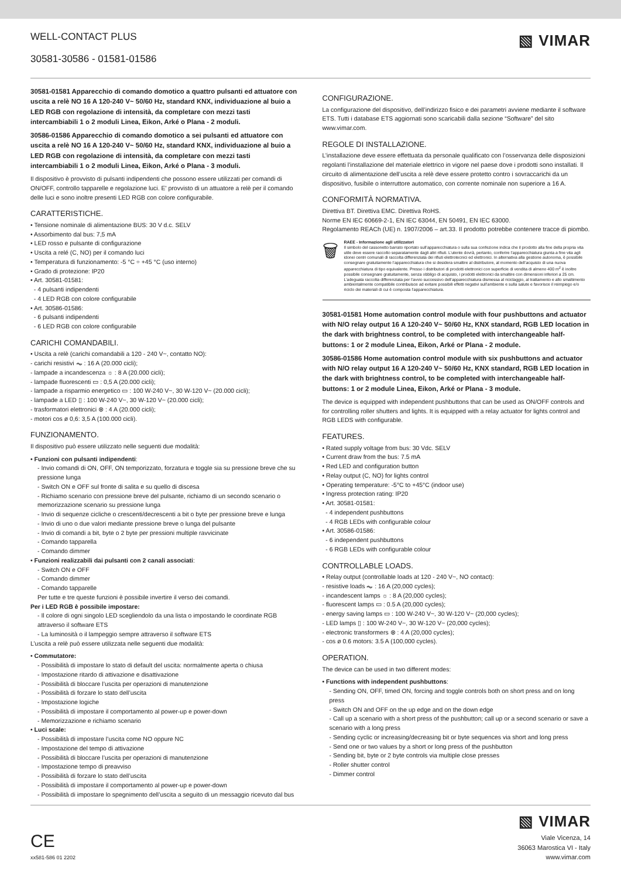WELL-CONTACT PLUS
30581-30586 - 01581-01586
▧ VIMAR
30581-01581 Apparecchio di comando domotico a quattro pulsanti ed attuatore con uscita a relè NO 16 A 120-240 V~ 50/60 Hz, standard KNX, individuazione al buio a LED RGB con regolazione di intensità, da completare con mezzi tasti intercambiabili 1 o 2 moduli Linea, Eikon, Arké o Plana - 2 moduli.
30586-01586 Apparecchio di comando domotico a sei pulsanti ed attuatore con uscita a relè NO 16 A 120-240 V~ 50/60 Hz, standard KNX, individuazione al buio a LED RGB con regolazione di intensità, da completare con mezzi tasti intercambiabili 1 o 2 moduli Linea, Eikon, Arké o Plana - 3 moduli.
Il dispositivo è provvisto di pulsanti indipendenti che possono essere utilizzati per comandi di ON/OFF, controllo tapparelle e regolazione luci. E' provvisto di un attuatore a relè per il comando delle luci e sono inoltre presenti LED RGB con colore configurabile.
CARATTERISTICHE.
• Tensione nominale di alimentazione BUS: 30 V d.c. SELV
• Assorbimento dal bus: 7,5 mA
• LED rosso e pulsante di configurazione
• Uscita a relé (C, NO) per il comando luci
• Temperatura di funzionamento: -5 °C ÷ +45 °C (uso interno)
• Grado di protezione: IP20
• Art. 30581-01581:
- 4 pulsanti indipendenti
- 4 LED RGB con colore configurabile
• Art. 30586-01586:
- 6 pulsanti indipendenti
- 6 LED RGB con colore configurabile
CARICHI COMANDABILI.
• Uscita a relè (carichi comandabili a 120 - 240 V~, contatto NO):
- carichi resistivi ⏦ : 16 A (20.000 cicli);
- lampade a incandescenza ☼ : 8 A (20.000 cicli);
- lampade fluorescenti ▭ : 0,5 A (20.000 cicli);
- lampade a risparmio energetico ▭ : 100 W-240 V~, 30 W-120 V~ (20.000 cicli);
- lampade a LED ▯ : 100 W-240 V~, 30 W-120 V~ (20.000 cicli);
- trasformatori elettronici ⊗ : 4 A (20.000 cicli);
- motori cos ø 0,6: 3,5 A (100.000 cicli).
FUNZIONAMENTO.
Il dispositivo può essere utilizzato nelle seguenti due modalità:
• Funzioni con pulsanti indipendenti:
- Invio comandi di ON, OFF, ON temporizzato, forzatura e toggle sia su pressione breve che su pressione lunga
- Switch ON e OFF sul fronte di salita e su quello di discesa
- Richiamo scenario con pressione breve del pulsante, richiamo di un secondo scenario o memorizzazione scenario su pressione lunga
- Invio di sequenze cicliche o crescenti/decrescenti a bit o byte per pressione breve e lunga
- Invio di uno o due valori mediante pressione breve o lunga del pulsante
- Invio di comandi a bit, byte o 2 byte per pressioni multiple ravvicinate
- Comando tapparella
- Comando dimmer
• Funzioni realizzabili dai pulsanti con 2 canali associati:
- Switch ON e OFF
- Comando dimmer
- Comando tapparelle
Per tutte e tre queste funzioni è possibile invertire il verso dei comandi.
Per i LED RGB è possibile impostare:
- Il colore di ogni singolo LED scegliendolo da una lista o impostando le coordinate RGB attraverso il software ETS
- La luminosità o il lampeggio sempre attraverso il software ETS
L’uscita a relè può essere utilizzata nelle seguenti due modalità:
• Commutatore:
- Possibilità di impostare lo stato di default del uscita: normalmente aperta o chiusa
- Impostazione ritardo di attivazione e disattivazione
- Possibilità di bloccare l’uscita per operazioni di manutenzione
- Possibilità di forzare lo stato dell’uscita
- Impostazione logiche
- Possibilità di impostare il comportamento al power-up e power-down
- Memorizzazione e richiamo scenario
• Luci scale:
- Possibilità di impostare l’uscita come NO oppure NC
- Impostazione del tempo di attivazione
- Possibilità di bloccare l’uscita per operazioni di manutenzione
- Impostazione tempo di preavviso
- Possibilità di forzare lo stato dell’uscita
- Possibilità di impostare il comportamento al power-up e power-down
- Possibilità di impostare lo spegnimento dell’uscita a seguito di un messaggio ricevuto dal bus
CONFIGURAZIONE.
La configurazione del dispositivo, dell’indirizzo fisico e dei parametri avviene mediante il software ETS. Tutti i database ETS aggiornati sono scaricabili dalla sezione “Software” del sito www.vimar.com.
REGOLE DI INSTALLAZIONE.
L’installazione deve essere effettuata da personale qualificato con l’osservanza delle disposizioni regolanti l’installazione del materiale elettrico in vigore nel paese dove i prodotti sono installati. Il circuito di alimentazione dell’uscita a relè deve essere protetto contro i sovraccarichi da un dispositivo, fusibile o interruttore automatico, con corrente nominale non superiore a 16 A.
CONFORMITÀ NORMATIVA.
Direttiva BT. Direttiva EMC. Direttiva RoHS.
Norme EN IEC 60669-2-1, EN IEC 63044, EN 50491, EN IEC 63000.
Regolamento REACh (UE) n. 1907/2006 – art.33. Il prodotto potrebbe contenere tracce di piombo.
🗑
RAEE - Informazione agli utilizzatori
Il simbolo del cassonetto barrato riportato sull’apparecchiatura o sulla sua confezione indica che il prodotto alla fine della propria vita utile deve essere raccolto separatamente dagli altri rifiuti. L’utente dovrà, pertanto, conferire l’apparecchiatura giunta a fine vita agli idonei centri comunali di raccolta differenziata dei rifiuti elettrotecnici ed elettronici. In alternativa alla gestione autonoma, è possibile consegnare gratuitamente l’apparecchiatura che si desidera smaltire al distributore, al momento dell’acquisto di una nuova apparecchiatura di tipo equivalente. Presso i distributori di prodotti elettronici con superficie di vendita di almeno 400 m<sup>2</sup> è inoltre possibile consegnare gratuitamente, senza obbligo di acquisto, i prodotti elettronici da smaltire con dimensioni inferiori a 25 cm. L’adeguata raccolta differenziata per l’avvio successivo dell’apparecchiatura dismessa al riciclaggio, al trattamento e allo smaltimento ambientalmente compatibile contribuisce ad evitare possibili effetti negativi sull’ambiente e sulla salute e favorisce il reimpiego e/o riciclo dei materiali di cui è composta l’apparecchiatura.
30581-01581 Home automation control module with four pushbuttons and actuator with N/O relay output 16 A 120-240 V~ 50/60 Hz, KNX standard, RGB LED location in the dark with brightness control, to be completed with interchangeable half-buttons: 1 or 2 module Linea, Eikon, Arké or Plana - 2 module.
30586-01586 Home automation control module with six pushbuttons and actuator with N/O relay output 16 A 120-240 V~ 50/60 Hz, KNX standard, RGB LED location in the dark with brightness control, to be completed with interchangeable half-buttons: 1 or 2 module Linea, Eikon, Arké or Plana - 3 module.
The device is equipped with independent pushbuttons that can be used as ON/OFF controls and for controlling roller shutters and lights. It is equipped with a relay actuator for lights control and RGB LEDS with configurable.
FEATURES.
• Rated supply voltage from bus: 30 Vdc. SELV
• Current draw from the bus: 7.5 mA
• Red LED and configuration button
• Relay output (C, NO) for lights control
• Operating temperature: -5°C to +45°C (indoor use)
• Ingress protection rating: IP20
• Art. 30581-01581:
- 4 independent pushbuttons
- 4 RGB LEDs with configurable colour
• Art. 30586-01586:
- 6 independent pushbuttons
- 6 RGB LEDs with configurable colour
CONTROLLABLE LOADS.
• Relay output (controllable loads at 120 - 240 V~, NO contact):
- resistive loads ⏦ : 16 A (20,000 cycles);
- incandescent lamps ☼ : 8 A (20,000 cycles);
- fluorescent lamps ▭ : 0.5 A (20,000 cycles);
- energy saving lamps ▭ : 100 W-240 V~, 30 W-120 V~ (20,000 cycles);
- LED lamps ▯ : 100 W-240 V~, 30 W-120 V~ (20,000 cycles);
- electronic transformers ⊗ : 4 A (20,000 cycles);
- cos ø 0.6 motors: 3.5 A (100,000 cycles).
OPERATION.
The device can be used in two different modes:
• Functions with independent pushbuttons:
- Sending ON, OFF, timed ON, forcing and toggle controls both on short press and on long press
- Switch ON and OFF on the up edge and on the down edge
- Call up a scenario with a short press of the pushbutton; call up or a second scenario or save a scenario with a long press
- Sending cyclic or increasing/decreasing bit or byte sequences via short and long press
- Send one or two values by a short or long press of the pushbutton
- Sending bit, byte or 2 byte controls via multiple close presses
- Roller shutter control
- Dimmer control
CE
xx581-586 01 2202
▧ VIMAR
Viale Vicenza, 14
36063 Marostica VI - Italy
www.vimar.com